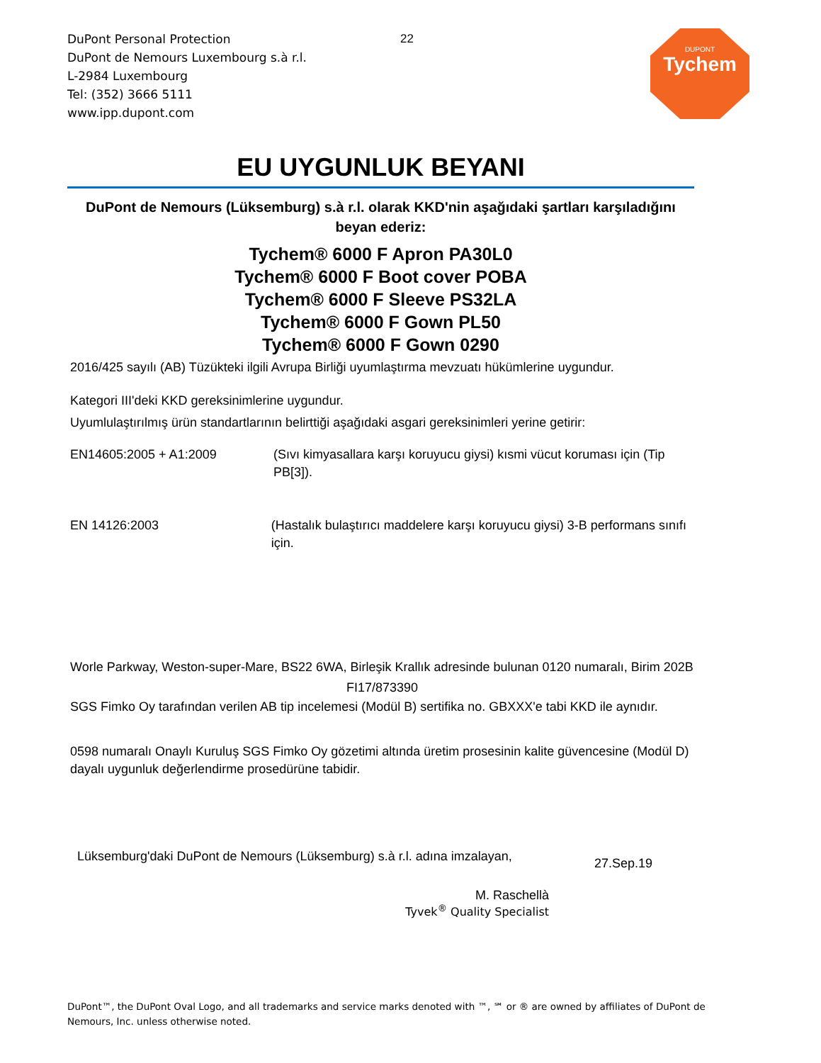DuPont Personal Protection
DuPont de Nemours Luxembourg s.à r.l.
L-2984 Luxembourg
Tel: (352) 3666 5111
www.ipp.dupont.com
22
DUPONT
Tychem
EU UYGUNLUK BEYANI
DuPont de Nemours (Lüksemburg) s.à r.l. olarak KKD'nin aşağıdaki şartları karşıladığını beyan ederiz:
Tychem® 6000 F Apron PA30L0
Tychem® 6000 F Boot cover POBA
Tychem® 6000 F Sleeve PS32LA
Tychem® 6000 F Gown PL50
Tychem® 6000 F Gown 0290
2016/425 sayılı (AB) Tüzükteki ilgili Avrupa Birliği uyumlaştırma mevzuatı hükümlerine uygundur.
Kategori III'deki KKD gereksinimlerine uygundur.
Uyumlulaştırılmış ürün standartlarının belirttiği aşağıdaki asgari gereksinimleri yerine getirir:
EN14605:2005 + A1:2009 (Sıvı kimyasallara karşı koruyucu giysi) kısmi vücut koruması için (Tip PB[3]).
EN 14126:2003 (Hastalık bulaştırıcı maddelere karşı koruyucu giysi) 3-B performans sınıfı için.
Worle Parkway, Weston-super-Mare, BS22 6WA, Birleşik Krallık adresinde bulunan 0120 numaralı, Birim 202B
FI17/873390
SGS Fimko Oy tarafından verilen AB tip incelemesi (Modül B) sertifika no. GBXXX'e tabi KKD ile aynıdır.
0598 numaralı Onaylı Kuruluş SGS Fimko Oy gözetimi altında üretim prosesinin kalite güvencesine (Modül D) dayalı uygunluk değerlendirme prosedürüne tabidir.
Lüksemburg'daki DuPont de Nemours (Lüksemburg) s.à r.l. adına imzalayan,
27.Sep.19
M. Raschellà
Tyvek<sup>®</sup> Quality Specialist
DuPont™, the DuPont Oval Logo, and all trademarks and service marks denoted with ™, ℠ or ® are owned by affiliates of DuPont de Nemours, Inc. unless otherwise noted.